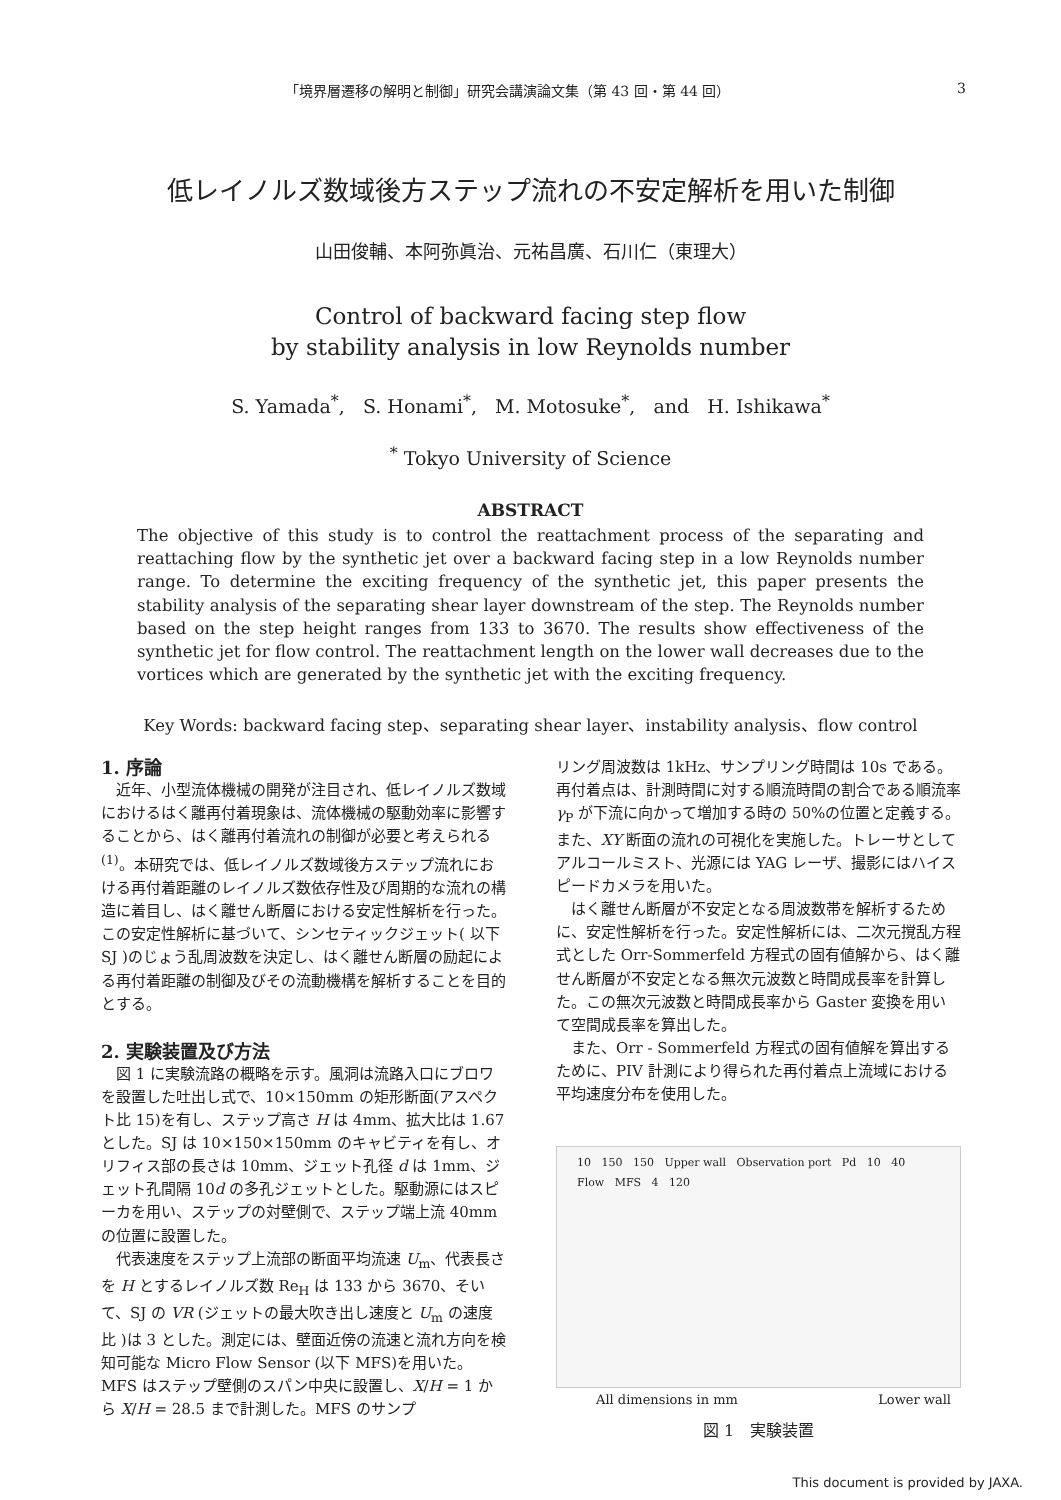「境界層遷移の解明と制御」研究会講演論文集（第 43 回・第 44 回） 3
低レイノルズ数域後方ステップ流れの不安定解析を用いた制御
山田俊輔、本阿弥眞治、元祐昌廣、石川仁（東理大）
Control of backward facing step flow
by stability analysis in low Reynolds number
S. Yamada<sup>*</sup>, S. Honami<sup>*</sup>, M. Motosuke<sup>*</sup>, and H. Ishikawa<sup>*</sup>
<sup>*</sup> Tokyo University of Science
ABSTRACT
The objective of this study is to control the reattachment process of the separating and reattaching flow by the synthetic jet over a backward facing step in a low Reynolds number range. To determine the exciting frequency of the synthetic jet, this paper presents the stability analysis of the separating shear layer downstream of the step. The Reynolds number based on the step height ranges from 133 to 3670. The results show effectiveness of the synthetic jet for flow control. The reattachment length on the lower wall decreases due to the vortices which are generated by the synthetic jet with the exciting frequency.
Key Words: backward facing step、separating shear layer、instability analysis、flow control
1. 序論
近年、小型流体機械の開発が注目され、低レイノルズ数域におけるはく離再付着現象は、流体機械の駆動効率に影響することから、はく離再付着流れの制御が必要と考えられる<sup>(1)</sup>。本研究では、低レイノルズ数域後方ステップ流れにおける再付着距離のレイノルズ数依存性及び周期的な流れの構造に着目し、はく離せん断層における安定性解析を行った。この安定性解析に基づいて、シンセティックジェット( 以下 SJ )のじょう乱周波数を決定し、はく離せん断層の励起による再付着距離の制御及びその流動機構を解析することを目的とする。
2. 実験装置及び方法
図 1 に実験流路の概略を示す。風洞は流路入口にブロワを設置した吐出し式で、10×150mm の矩形断面(アスペクト比 15)を有し、ステップ高さ H は 4mm、拡大比は 1.67 とした。SJ は 10×150×150mm のキャビティを有し、オリフィス部の長さは 10mm、ジェット孔径 d は 1mm、ジェット孔間隔 10d の多孔ジェットとした。駆動源にはスピーカを用い、ステップの対壁側で、ステップ端上流 40mm の位置に設置した。
代表速度をステップ上流部の断面平均流速 U<sub>m</sub>、代表長さを H とするレイノルズ数 Re<sub>H</sub> は 133 から 3670、そいて、SJ の VR (ジェットの最大吹き出し速度と U<sub>m</sub> の速度比 )は 3 とした。測定には、壁面近傍の流速と流れ方向を検知可能な Micro Flow Sensor (以下 MFS)を用いた。MFS はステップ壁側のスパン中央に設置し、X/H = 1 から X/H = 28.5 まで計測した。MFS のサンプ
リング周波数は 1kHz、サンプリング時間は 10s である。再付着点は、計測時間に対する順流時間の割合である順流率 γ<sub>P</sub> が下流に向かって増加する時の 50%の位置と定義する。また、XY 断面の流れの可視化を実施した。トレーサとしてアルコールミスト、光源には YAG レーザ、撮影にはハイスピードカメラを用いた。
はく離せん断層が不安定となる周波数帯を解析するために、安定性解析を行った。安定性解析には、二次元撹乱方程式とした Orr-Sommerfeld 方程式の固有値解から、はく離せん断層が不安定となる無次元波数と時間成長率を計算した。この無次元波数と時間成長率から Gaster 変換を用いて空間成長率を算出した。
また、Orr - Sommerfeld 方程式の固有値解を算出するために、PIV 計測により得られた再付着点上流域における平均速度分布を使用した。
10 150 150 Upper wall Observation port Pd 10 40 Flow MFS 4 120
All dimensions in mm Lower wall
図 1　実験装置
This document is provided by JAXA.